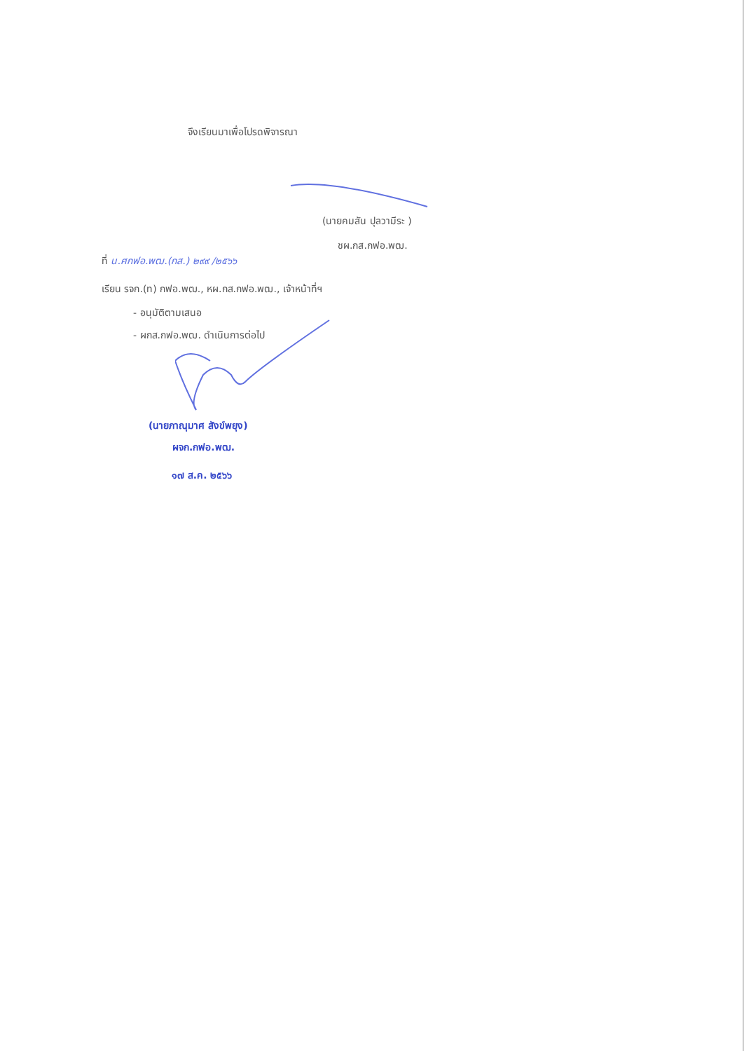จึงเรียนมาเพื่อโปรดพิจารณา
(นายคมสัน ปุลวามีระ )
ชผ.กส.กฟอ.พฒ.
ที่ น.ศกฟอ.พฒ.(กส.) ๒๙๙ /๒๕๖๖
เรียน รจก.(ท) กฟอ.พฒ., หผ.กส.กฟอ.พฒ., เจ้าหน้าที่ฯ
- อนุมัติตามเสนอ
- ผกส.กฟอ.พฒ. ดำเนินการต่อไป
(นายภาณุมาศ สังข์พยุง)
ผจก.กฟอ.พฒ.
๑๗ ส.ค. ๒๕๖๖